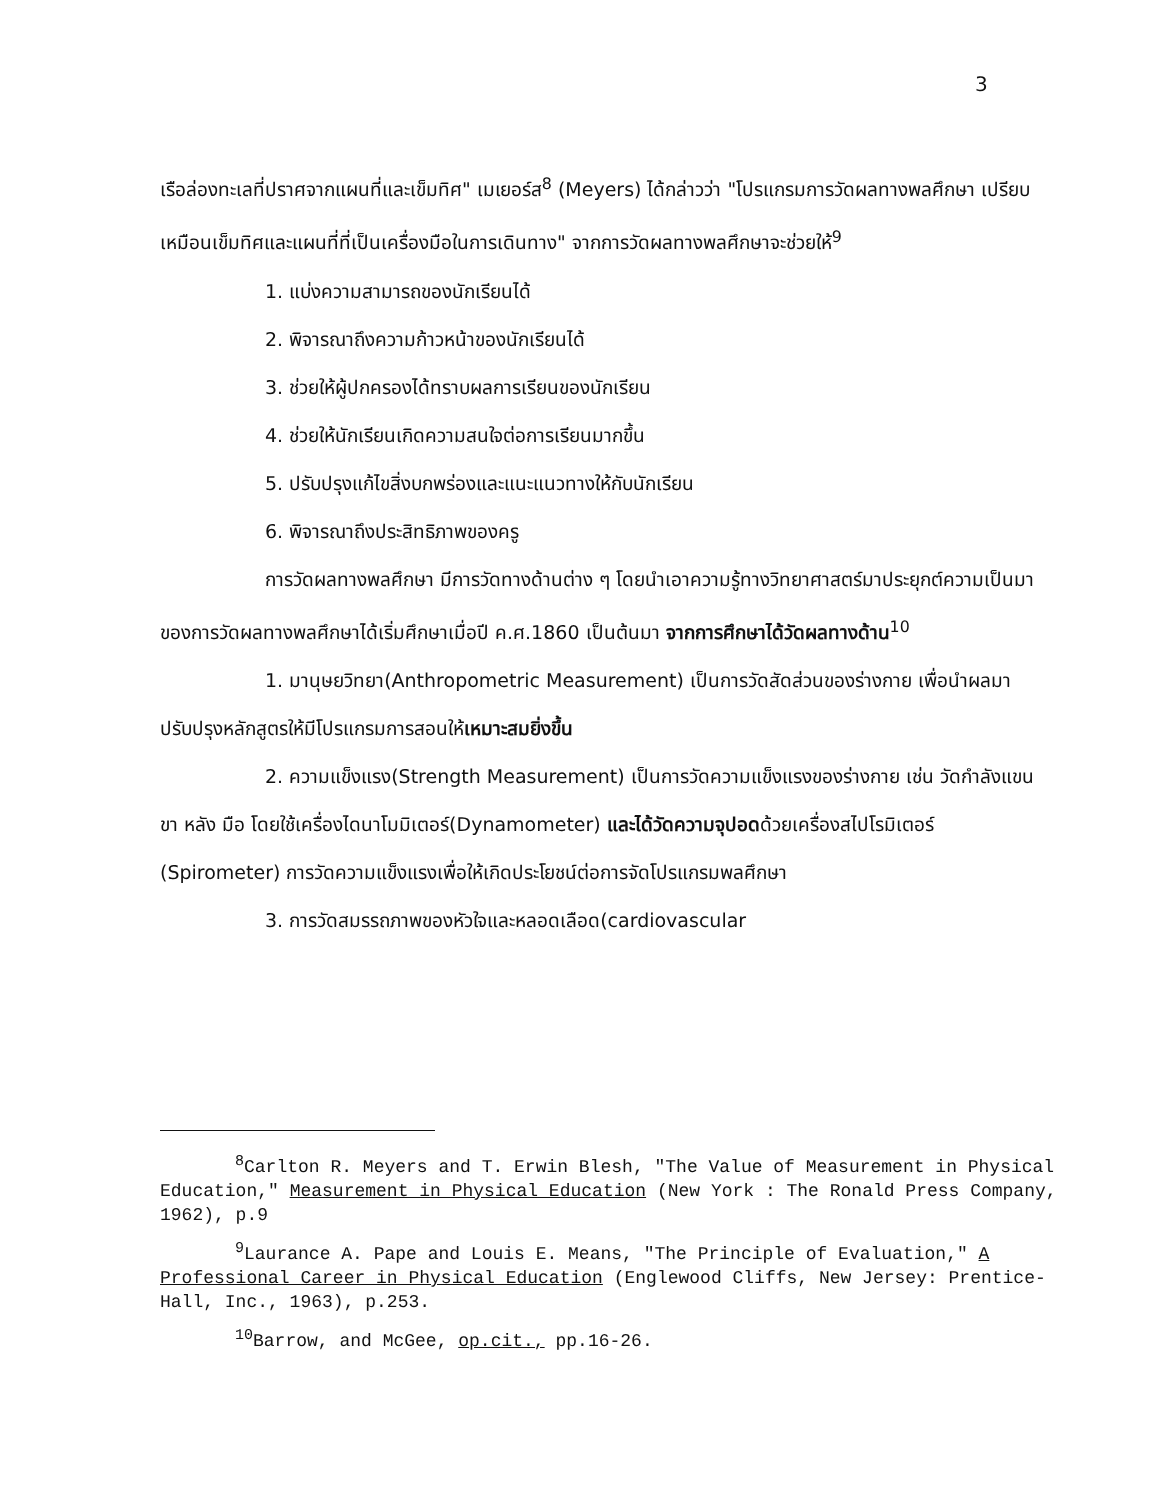3
เรือล่องทะเลที่ปราศจากแผนที่และเข็มทิศ" เมเยอร์ส<sup>8</sup> (Meyers) ได้กล่าวว่า "โปรแกรมการวัดผลทางพลศึกษา เปรียบเหมือนเข็มทิศและแผนที่ที่เป็นเครื่องมือในการเดินทาง" จากการวัดผลทางพลศึกษาจะช่วยให้<sup>9</sup>
1. แบ่งความสามารถของนักเรียนได้
2. พิจารณาถึงความก้าวหน้าของนักเรียนได้
3. ช่วยให้ผู้ปกครองได้ทราบผลการเรียนของนักเรียน
4. ช่วยให้นักเรียนเกิดความสนใจต่อการเรียนมากขึ้น
5. ปรับปรุงแก้ไขสิ่งบกพร่องและแนะแนวทางให้กับนักเรียน
6. พิจารณาถึงประสิทธิภาพของครู
การวัดผลทางพลศึกษา มีการวัดทางด้านต่าง ๆ โดยนำเอาความรู้ทางวิทยาศาสตร์มาประยุกต์ความเป็นมาของการวัดผลทางพลศึกษาได้เริ่มศึกษาเมื่อปี ค.ศ.1860 เป็นต้นมา จากการศึกษาได้วัดผลทางด้าน<sup>10</sup>
1. มานุษยวิทยา(Anthropometric Measurement) เป็นการวัดสัดส่วนของร่างกาย เพื่อนำผลมาปรับปรุงหลักสูตรให้มีโปรแกรมการสอนให้เหมาะสมยิ่งขึ้น
2. ความแข็งแรง(Strength Measurement) เป็นการวัดความแข็งแรงของร่างกาย เช่น วัดกำลังแขน ขา หลัง มือ โดยใช้เครื่องไดนาโมมิเตอร์(Dynamometer) และได้วัดความจุปอดด้วยเครื่องสไปโรมิเตอร์ (Spirometer) การวัดความแข็งแรงเพื่อให้เกิดประโยชน์ต่อการจัดโปรแกรมพลศึกษา
3. การวัดสมรรถภาพของหัวใจและหลอดเลือด(cardiovascular
<sup>8</sup> Carlton R. Meyers and T. Erwin Blesh, "The Value of Measurement in Physical Education," Measurement in Physical Education (New York : The Ronald Press Company, 1962), p.9
<sup>9</sup> Laurance A. Pape and Louis E. Means, "The Principle of Evaluation," A Professional Career in Physical Education (Englewood Cliffs, New Jersey: Prentice-Hall, Inc., 1963), p.253.
<sup>10</sup> Barrow, and McGee, op.cit., pp.16-26.